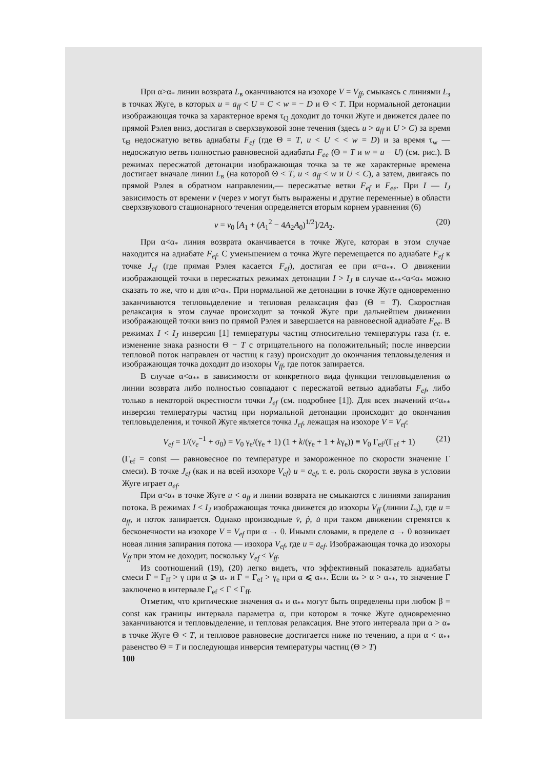При α>α<sub>*</sub> линии возврата L<sub>в</sub> оканчиваются на изохоре V = V<sub>ff</sub>, смыкаясь с линиями L<sub>з</sub> в точках Жуге, в которых u = a<sub>ff</sub> < U = C < w = − D и Θ < T. При нормальной детонации изображающая точка за характерное время τ<sub>Q</sub> доходит до точки Жуге и движется далее по прямой Рэлея вниз, достигая в сверхзвуковой зоне течения (здесь u > a<sub>ff</sub> и U > C) за время τ<sub>Θ</sub> недосжатую ветвь адиабаты F<sub>ef</sub> (где Θ = T, u < U < < w = D) и за время τ<sub>w</sub> — недосжатую ветвь полностью равновесной адиабаты F<sub>ee</sub> (Θ = T и w = u − U) (см. рис.). В режимах пересжатой детонации изображающая точка за те же характерные времена достигает вначале линии L<sub>в</sub> (на которой Θ < T, u < a<sub>ff</sub> < w и U < C), а затем, двигаясь по прямой Рэлея в обратном направлении,— пересжатые ветви F<sub>ef</sub> и F<sub>ee</sub>. При I — I<sub>J</sub> зависимость от времени v (через v могут быть выражены и другие переменные) в области сверхзвукового стационарного течения определяется вторым корнем уравнения (6)
v = v<sub>0</sub> [A<sub>1</sub> + (A<sub>1</sub><sup>2</sup> − 4A<sub>2</sub>A<sub>0</sub>)<sup>1/2</sup>]/2A<sub>2</sub>. (20)
При α<α<sub>*</sub> линия возврата оканчивается в точке Жуге, которая в этом случае находится на адиабате F<sub>ef</sub>. С уменьшением α точка Жуге перемещается по адиабате F<sub>ef</sub> к точке J<sub>ef</sub> (где прямая Рэлея касается F<sub>ef</sub>), достигая ее при α=α<sub>**</sub>. О движении изображающей точки в пересжатых режимах детонации I > I<sub>J</sub> в случае α<sub>**</sub><α<α<sub>*</sub> можно сказать то же, что и для α>α<sub>*</sub>. При нормальной же детонации в точке Жуге одновременно заканчиваются тепловыделение и тепловая релаксация фаз (Θ = T). Скоростная релаксация в этом случае происходит за точкой Жуге при дальнейшем движении изображающей точки вниз по прямой Рэлея и завершается на равновесной адиабате F<sub>ee</sub>. В режимах I < I<sub>J</sub> инверсия [1] температуры частиц относительно температуры газа (т. е. изменение знака разности Θ − T с отрицательного на положительный; после инверсии тепловой поток направлен от частиц к газу) происходит до окончания тепловыделения и изображающая точка доходит до изохоры V<sub>ff</sub>, где поток запирается.
В случае α<α<sub>**</sub> в зависимости от конкретного вида функции тепловыделения ω линии возврата либо полностью совпадают с пересжатой ветвью адиабаты F<sub>ef</sub>, либо только в некоторой окрестности точки J<sub>ef</sub> (см. подробнее [1]). Для всех значений α<α<sub>**</sub> инверсия температуры частиц при нормальной детонации происходит до окончания тепловыделения, и точкой Жуге является точка J<sub>ef</sub>, лежащая на изохоре V = V<sub>ef</sub>:
V<sub>ef</sub> = 1/(v<sub>e</sub><sup>−1</sup> + σ<sub>0</sub>) = V<sub>0</sub> γ<sub>e</sub>/(γ<sub>e</sub> + 1) (1 + k/(γ<sub>e</sub> + 1 + kγ<sub>e</sub>)) ≡ V<sub>0</sub> Γ<sub>ef</sub>/(Γ<sub>ef</sub> + 1) (21)
(Γ<sub>ef</sub> = const — равновесное по температуре и замороженное по скорости значение Γ смеси). В точке J<sub>ef</sub> (как и на всей изохоре V<sub>ef</sub>) u = a<sub>ef</sub>, т. е. роль скорости звука в условии Жуге играет a<sub>ef</sub>.
При α<α<sub>*</sub> в точке Жуге u < a<sub>ff</sub> и линии возврата не смыкаются с линиями запирания потока. В режимах I < I<sub>J</sub> изображающая точка движется до изохоры V<sub>ff</sub> (линии L<sub>з</sub>), где u = a<sub>ff</sub>, и поток запирается. Однако производные v̇, ṗ, u̇ при таком движении стремятся к бесконечности на изохоре V = V<sub>ef</sub> при α → 0. Иными словами, в пределе α → 0 возникает новая линия запирания потока — изохора V<sub>ef</sub>, где u = a<sub>ef</sub>. Изображающая точка до изохоры V<sub>ff</sub> при этом не доходит, поскольку V<sub>ef</sub> < V<sub>ff</sub>.
Из соотношений (19), (20) легко видеть, что эффективный показатель адиабаты смеси Γ = Γ<sub>ff</sub> > γ при α ⩾ α<sub>*</sub> и Γ = Γ<sub>ef</sub> > γ<sub>e</sub> при α ⩽ α<sub>**</sub>. Если α<sub>*</sub> > α > α<sub>**</sub>, то значение Γ заключено в интервале Γ<sub>ef</sub> < Γ < Γ<sub>ff</sub>.
Отметим, что критические значения α<sub>*</sub> и α<sub>**</sub> могут быть определены при любом β = const как границы интервала параметра α, при котором в точке Жуге одновременно заканчиваются и тепловыделение, и тепловая релаксация. Вне этого интервала при α > α<sub>*</sub> в точке Жуге Θ < T, и тепловое равновесие достигается ниже по течению, а при α < α<sub>**</sub> равенство Θ = T и последующая инверсия температуры частиц (Θ > T)
100